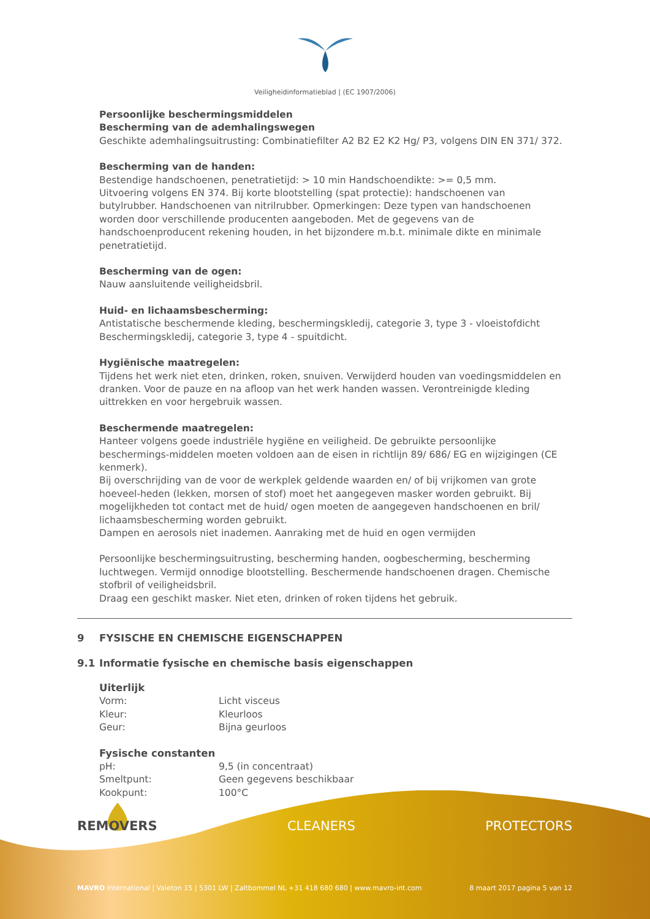Veiligheidinformatieblad | (EC 1907/2006)
Persoonlijke beschermingsmiddelen
Bescherming van de ademhalingswegen
Geschikte ademhalingsuitrusting: Combinatiefilter A2 B2 E2 K2 Hg/ P3, volgens DIN EN 371/ 372.
Bescherming van de handen:
Bestendige handschoenen, penetratietijd: > 10 min Handschoendikte: >= 0,5 mm.
Uitvoering volgens EN 374. Bij korte blootstelling (spat protectie): handschoenen van butylrubber. Handschoenen van nitrilrubber. Opmerkingen: Deze typen van handschoenen worden door verschillende producenten aangeboden. Met de gegevens van de handschoenproducent rekening houden, in het bijzondere m.b.t. minimale dikte en minimale penetratietijd.
Bescherming van de ogen:
Nauw aansluitende veiligheidsbril.
Huid- en lichaamsbescherming:
Antistatische beschermende kleding, beschermingskledij, categorie 3, type 3 - vloeistofdicht Beschermingskledij, categorie 3, type 4 - spuitdicht.
Hygiënische maatregelen:
Tijdens het werk niet eten, drinken, roken, snuiven. Verwijderd houden van voedingsmiddelen en dranken. Voor de pauze en na afloop van het werk handen wassen. Verontreinigde kleding uittrekken en voor hergebruik wassen.
Beschermende maatregelen:
Hanteer volgens goede industriële hygiëne en veiligheid. De gebruikte persoonlijke beschermings-middelen moeten voldoen aan de eisen in richtlijn 89/ 686/ EG en wijzigingen (CE kenmerk).
Bij overschrijding van de voor de werkplek geldende waarden en/ of bij vrijkomen van grote hoeveel-heden (lekken, morsen of stof) moet het aangegeven masker worden gebruikt. Bij mogelijkheden tot contact met de huid/ ogen moeten de aangegeven handschoenen en bril/ lichaamsbescherming worden gebruikt.
Dampen en aerosols niet inademen. Aanraking met de huid en ogen vermijden
Persoonlijke beschermingsuitrusting, bescherming handen, oogbescherming, bescherming luchtwegen. Vermijd onnodige blootstelling. Beschermende handschoenen dragen. Chemische stofbril of veiligheidsbril.
Draag een geschikt masker. Niet eten, drinken of roken tijdens het gebruik.
9 FYSISCHE EN CHEMISCHE EIGENSCHAPPEN
9.1 Informatie fysische en chemische basis eigenschappen
| Uiterlijk | |
| Vorm: | Licht visceus |
| Kleur: | Kleurloos |
| Geur: | Bijna geurloos |
| Fysische constanten | |
| pH: | 9,5 (in concentraat) |
| Smeltpunt: | Geen gegevens beschikbaar |
| Kookpunt: | 100°C |
REMOVERS CLEANERS PROTECTORS
MAVRO International | Valeton 15 | 5301 LW | Zaltbommel NL +31 418 680 680 | www.mavro-int.com 8 maart 2017 pagina 5 van 12